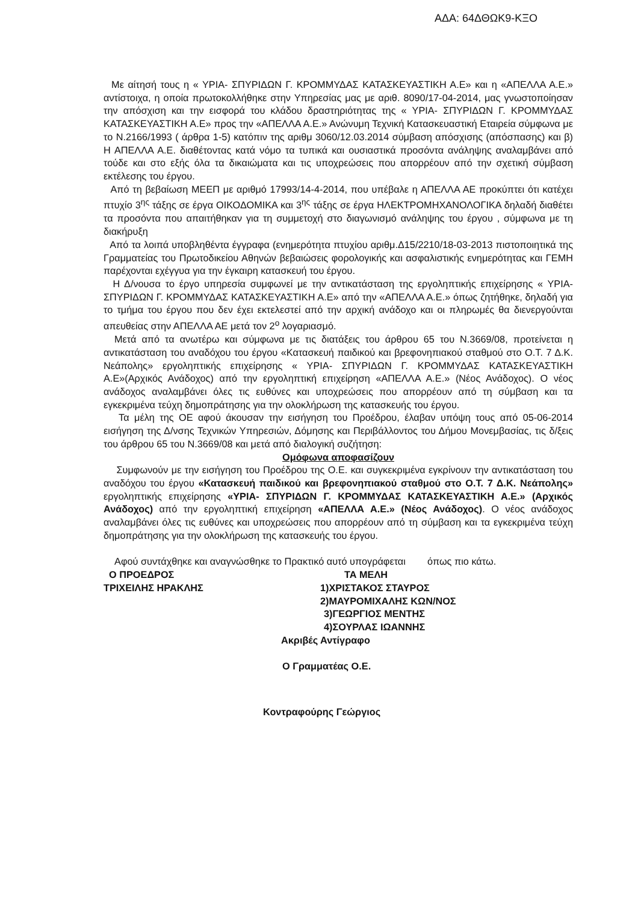ΑΔΑ: 64ΔΘΩΚ9-ΚΞΟ
Με αίτησή τους η « ΥΡΙΑ- ΣΠΥΡΙΔΩΝ Γ. ΚΡΟΜΜΥΔΑΣ ΚΑΤΑΣΚΕΥΑΣΤΙΚΗ Α.Ε» και η «ΑΠΕΛΛΑ Α.Ε.» αντίστοιχα, η οποία πρωτοκολλήθηκε στην Υπηρεσίας μας με αριθ. 8090/17-04-2014, μας γνωστοποίησαν την απόσχιση και την εισφορά του κλάδου δραστηριότητας της « ΥΡΙΑ- ΣΠΥΡΙΔΩΝ Γ. ΚΡΟΜΜΥΔΑΣ ΚΑΤΑΣΚΕΥΑΣΤΙΚΗ Α.Ε» προς την «ΑΠΕΛΛΑ Α.Ε.» Ανώνυμη Τεχνική Κατασκευαστική Εταιρεία σύμφωνα με το Ν.2166/1993 ( άρθρα 1-5) κατόπιν της αριθμ 3060/12.03.2014 σύμβαση απόσχισης (απόσπασης) και β) Η ΑΠΕΛΛΑ Α.Ε. διαθέτοντας κατά νόμο τα τυπικά και ουσιαστικά προσόντα ανάληψης αναλαμβάνει από τούδε και στο εξής όλα τα δικαιώματα και τις υποχρεώσεις που απορρέουν από την σχετική σύμβαση εκτέλεσης του έργου.
Από τη βεβαίωση ΜΕΕΠ με αριθμό 17993/14-4-2014, που υπέβαλε η ΑΠΕΛΛΑ ΑΕ προκύπτει ότι κατέχει πτυχίο 3<sup>ης</sup> τάξης σε έργα ΟΙΚΟΔΟΜΙΚΑ και 3<sup>ης</sup> τάξης σε έργα ΗΛΕΚΤΡΟΜΗΧΑΝΟΛΟΓΙΚΑ δηλαδή διαθέτει τα προσόντα που απαιτήθηκαν για τη συμμετοχή στο διαγωνισμό ανάληψης του έργου , σύμφωνα με τη διακήρυξη
Από τα λοιπά υποβληθέντα έγγραφα (ενημερότητα πτυχίου αριθμ.Δ15/2210/18-03-2013 πιστοποιητικά της Γραμματείας του Πρωτοδικείου Αθηνών βεβαιώσεις φορολογικής και ασφαλιστικής ενημερότητας και ΓΕΜΗ παρέχονται εχέγγυα για την έγκαιρη κατασκευή του έργου.
Η Δ/νουσα το έργο υπηρεσία συμφωνεί με την αντικατάσταση της εργοληπτικής επιχείρησης « ΥΡΙΑ- ΣΠΥΡΙΔΩΝ Γ. ΚΡΟΜΜΥΔΑΣ ΚΑΤΑΣΚΕΥΑΣΤΙΚΗ Α.Ε» από την «ΑΠΕΛΛΑ Α.Ε.» όπως ζητήθηκε, δηλαδή για το τμήμα του έργου που δεν έχει εκτελεστεί από την αρχική ανάδοχο και οι πληρωμές θα διενεργούνται απευθείας στην ΑΠΕΛΛΑ ΑΕ μετά τον 2<sup>ο</sup> λογαριασμό.
Μετά από τα ανωτέρω και σύμφωνα με τις διατάξεις του άρθρου 65 του Ν.3669/08, προτείνεται η αντικατάσταση του αναδόχου του έργου «Κατασκευή παιδικού και βρεφονηπιακού σταθμού στο Ο.Τ. 7 Δ.Κ. Νεάπολης» εργοληπτικής επιχείρησης « ΥΡΙΑ- ΣΠΥΡΙΔΩΝ Γ. ΚΡΟΜΜΥΔΑΣ ΚΑΤΑΣΚΕΥΑΣΤΙΚΗ Α.Ε»(Αρχικός Ανάδοχος) από την εργοληπτική επιχείρηση «ΑΠΕΛΛΑ Α.Ε.» (Νέος Ανάδοχος). Ο νέος ανάδοχος αναλαμβάνει όλες τις ευθύνες και υποχρεώσεις που απορρέουν από τη σύμβαση και τα εγκεκριμένα τεύχη δημοπράτησης για την ολοκλήρωση της κατασκευής του έργου.
Τα μέλη της ΟΕ αφού άκουσαν την εισήγηση του Προέδρου, έλαβαν υπόψη τους από 05-06-2014 εισήγηση της Δ/νσης Τεχνικών Υπηρεσιών, Δόμησης και Περιβάλλοντος του Δήμου Μονεμβασίας, τις δ/ξεις του άρθρου 65 του Ν.3669/08 και μετά από διαλογική συζήτηση:
Ομόφωνα αποφασίζουν
Συμφωνούν με την εισήγηση του Προέδρου της Ο.Ε. και συγκεκριμένα εγκρίνουν την αντικατάσταση του αναδόχου του έργου «Κατασκευή παιδικού και βρεφονηπιακού σταθμού στο Ο.Τ. 7 Δ.Κ. Νεάπολης» εργοληπτικής επιχείρησης «ΥΡΙΑ- ΣΠΥΡΙΔΩΝ Γ. ΚΡΟΜΜΥΔΑΣ ΚΑΤΑΣΚΕΥΑΣΤΙΚΗ Α.Ε.» (Αρχικός Ανάδοχος) από την εργοληπτική επιχείρηση «ΑΠΕΛΛΑ Α.Ε.» (Νέος Ανάδοχος). Ο νέος ανάδοχος αναλαμβάνει όλες τις ευθύνες και υποχρεώσεις που απορρέουν από τη σύμβαση και τα εγκεκριμένα τεύχη δημοπράτησης για την ολοκλήρωση της κατασκευής του έργου.
Αφού συντάχθηκε και αναγνώσθηκε το Πρακτικό αυτό υπογράφεται όπως πιο κάτω.
Ο ΠΡΟΕΔΡΟΣ ΤΑ ΜΕΛΗ
ΤΡΙΧΕΙΛΗΣ ΗΡΑΚΛΗΣ 1)ΧΡΙΣΤΑΚΟΣ ΣΤΑΥΡΟΣ
2)ΜΑΥΡΟΜΙΧΑΛΗΣ ΚΩΝ/ΝΟΣ
3)ΓΕΩΡΓΙΟΣ ΜΕΝΤΗΣ
4)ΣΟΥΡΛΑΣ ΙΩΑΝΝΗΣ
Ακριβές Αντίγραφο
Ο Γραμματέας Ο.Ε.
Κοντραφούρης Γεώργιος